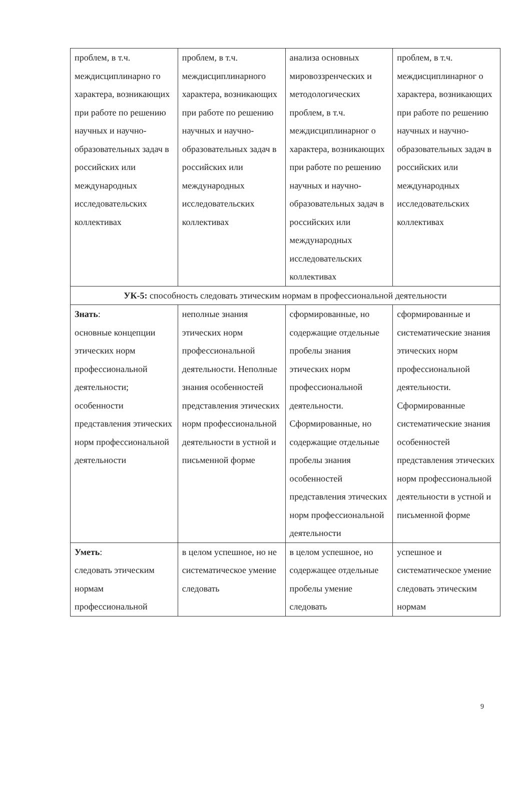| проблем, в т.ч. междисциплинарно го характера, возникающих при работе по решению научных и научно-образовательных задач в российских или международных исследовательских коллективах | проблем, в т.ч. междисциплинарного характера, возникающих при работе по решению научных и научно-образовательных задач в российских или международных исследовательских коллективах | анализа основных мировоззренческих и методологических проблем, в т.ч. междисциплинарног о характера, возникающих при работе по решению научных и научно-образовательных задач в российских или международных исследовательских коллективах | проблем, в т.ч. междисциплинарног о характера, возникающих при работе по решению научных и научно-образовательных задач в российских или международных исследовательских коллективах |
| УК-5: способность следовать этическим нормам в профессиональной деятельности | | | |
| Знать : основные концепции этических норм профессиональной деятельности; особенности представления этических норм профессиональной деятельности | неполные знания этических норм профессиональной деятельности. Неполные знания особенностей представления этических норм профессиональной деятельности в устной и письменной форме | сформированные, но содержащие отдельные пробелы знания этических норм профессиональной деятельности. Сформированные, но содержащие отдельные пробелы знания особенностей представления этических норм профессиональной деятельности | сформированные и систематические знания этических норм профессиональной деятельности. Сформированные систематические знания особенностей представления этических норм профессиональной деятельности в устной и письменной форме |
| Уметь : следовать этическим нормам профессиональной | в целом успешное, но не систематическое умение следовать | в целом успешное, но содержащее отдельные пробелы умение следовать | успешное и систематическое умение следовать этическим нормам |
9